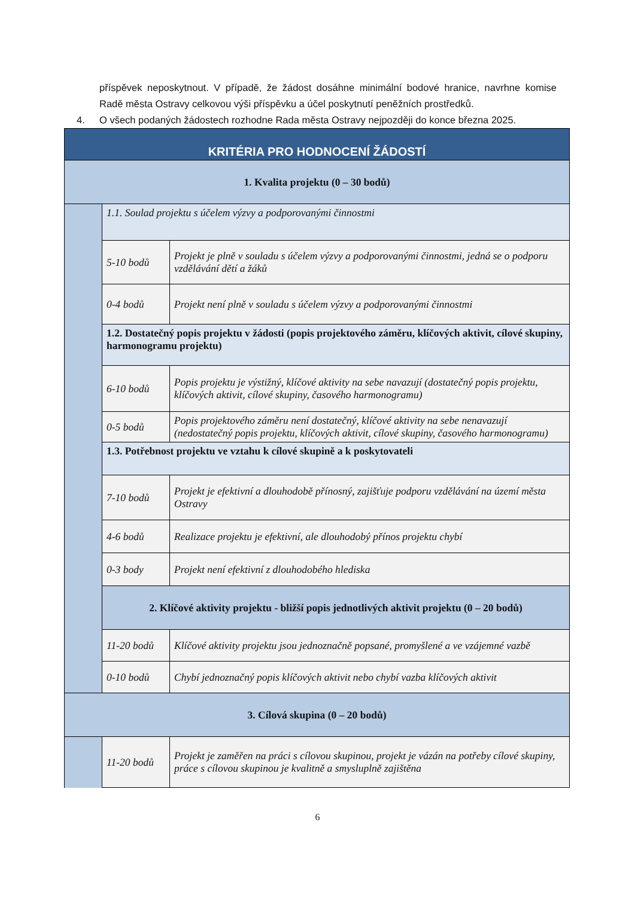příspěvek neposkytnout. V případě, že žádost dosáhne minimální bodové hranice, navrhne komise Radě města Ostravy celkovou výši příspěvku a účel poskytnutí peněžních prostředků.
4. O všech podaných žádostech rozhodne Rada města Ostravy nejpozději do konce března 2025.
| KRITÉRIA PRO HODNOCENÍ ŽÁDOSTÍ | | |
| 1. Kvalita projektu (0 – 30 bodů) | | |
| | 1.1. Soulad projektu s účelem výzvy a podporovanými činnostmi | |
| | 5-10 bodů | Projekt je plně v souladu s účelem výzvy a podporovanými činnostmi, jedná se o podporu vzdělávání dětí a žáků |
| | 0-4 bodů | Projekt není plně v souladu s účelem výzvy a podporovanými činnostmi |
| | 1.2. Dostatečný popis projektu v žádosti (popis projektového záměru, klíčových aktivit, cílové skupiny, harmonogramu projektu) | |
| | 6-10 bodů | Popis projektu je výstižný, klíčové aktivity na sebe navazují (dostatečný popis projektu, klíčových aktivit, cílové skupiny, časového harmonogramu) |
| | 0-5 bodů | Popis projektového záměru není dostatečný, klíčové aktivity na sebe nenavazují (nedostatečný popis projektu, klíčových aktivit, cílové skupiny, časového harmonogramu) |
| | 1.3. Potřebnost projektu ve vztahu k cílové skupině a k poskytovateli | |
| | 7-10 bodů | Projekt je efektivní a dlouhodobě přínosný, zajišťuje podporu vzdělávání na území města Ostravy |
| | 4-6 bodů | Realizace projektu je efektivní, ale dlouhodobý přínos projektu chybí |
| | 0-3 body | Projekt není efektivní z dlouhodobého hlediska |
| | 2. Klíčové aktivity projektu - bližší popis jednotlivých aktivit projektu (0 – 20 bodů) | |
| | 11-20 bodů | Klíčové aktivity projektu jsou jednoznačně popsané, promyšlené a ve vzájemné vazbě |
| | 0-10 bodů | Chybí jednoznačný popis klíčových aktivit nebo chybí vazba klíčových aktivit |
| 3. Cílová skupina (0 – 20 bodů) | | |
| | 11-20 bodů | Projekt je zaměřen na práci s cílovou skupinou, projekt je vázán na potřeby cílové skupiny, práce s cílovou skupinou je kvalitně a smysluplně zajištěna |
6